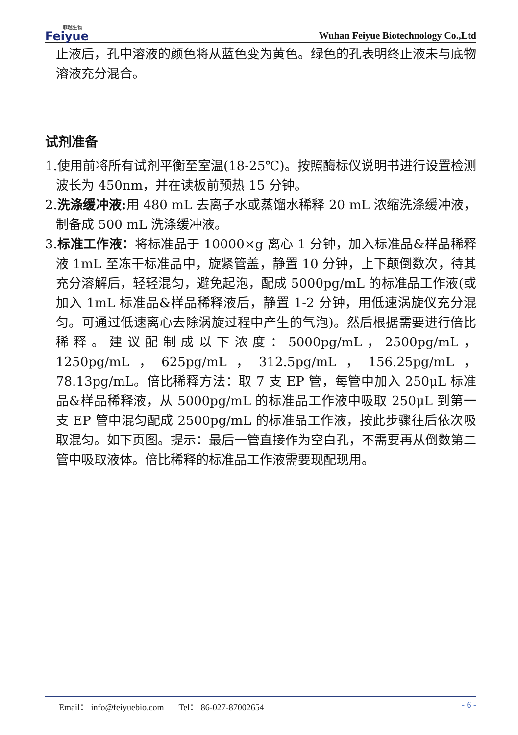菲越生物
Feiyue
Wuhan Feiyue Biotechnology Co.,Ltd
止液后，孔中溶液的颜色将从蓝色变为黄色。绿色的孔表明终止液未与底物溶液充分混合。
试剂准备
1.使用前将所有试剂平衡至室温(18-25℃)。按照酶标仪说明书进行设置检测波长为 450nm，并在读板前预热 15 分钟。
2.洗涤缓冲液: 用 480 mL 去离子水或蒸馏水稀释 20 mL 浓缩洗涤缓冲液，制备成 500 mL 洗涤缓冲液。
3.标准工作液：将标准品于 10000×g 离心 1 分钟，加入标准品&样品稀释液 1mL 至冻干标准品中，旋紧管盖，静置 10 分钟，上下颠倒数次，待其充分溶解后，轻轻混匀，避免起泡，配成 5000pg/mL 的标准品工作液(或加入 1mL 标准品&样品稀释液后，静置 1-2 分钟，用低速涡旋仪充分混匀。可通过低速离心去除涡旋过程中产生的气泡)。然后根据需要进行倍比稀释。建议配制成以下浓度：5000pg/mL，2500pg/mL，1250pg/mL，625pg/mL，312.5pg/mL，156.25pg/mL，78.13pg/mL。倍比稀释方法：取 7 支 EP 管，每管中加入 250μL 标准品&样品稀释液，从 5000pg/mL 的标准品工作液中吸取 250μL 到第一支 EP 管中混匀配成 2500pg/mL 的标准品工作液，按此步骤往后依次吸取混匀。如下页图。提示：最后一管直接作为空白孔，不需要再从倒数第二管中吸取液体。倍比稀释的标准品工作液需要现配现用。
Email： info@feiyuebio.com Tel： 86-027-87002654 - 6 -